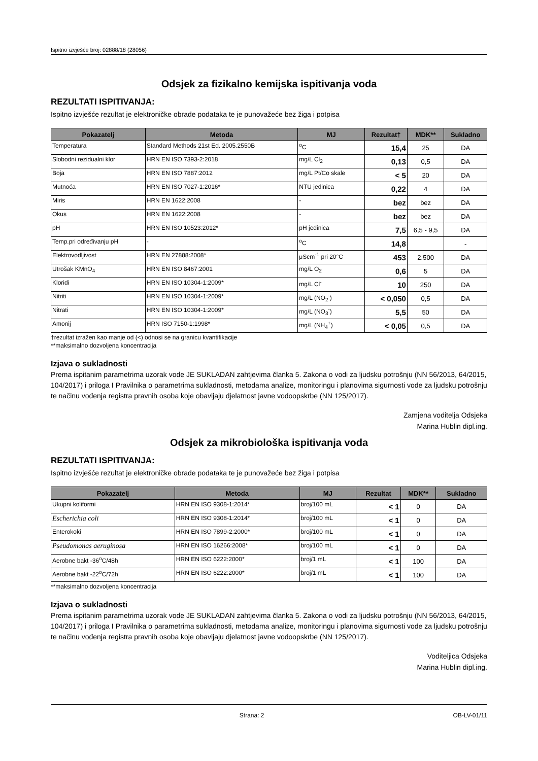Ispitno izvješće broj: 02888/18 (28056)
Odsjek za fizikalno kemijska ispitivanja voda
REZULTATI ISPITIVANJA:
Ispitno izvješće rezultat je elektroničke obrade podataka te je punovažeće bez žiga i potpisa
| Pokazatelj | Metoda | MJ | Rezultat† | MDK** | Sukladno |
| --- | --- | --- | --- | --- | --- |
| Temperatura | Standard Methods 21st Ed. 2005.2550B | <sup>o</sup> C | 15,4 | 25 | DA |
| Slobodni rezidualni klor | HRN EN ISO 7393-2:2018 | mg/L Cl<sub>2</sub> | 0,13 | 0,5 | DA |
| Boja | HRN EN ISO 7887:2012 | mg/L Pt/Co skale | < 5 | 20 | DA |
| Mutnoća | HRN EN ISO 7027-1:2016* | NTU jedinica | 0,22 | 4 | DA |
| Miris | HRN EN 1622:2008 | - | bez | bez | DA |
| Okus | HRN EN 1622:2008 | - | bez | bez | DA |
| pH | HRN EN ISO 10523:2012* | pH jedinica | 7,5 | 6,5 - 9,5 | DA |
| Temp.pri određivanju pH | - | <sup>o</sup> C | 14,8 | | - |
| Elektrovodljivost | HRN EN 27888:2008* | μScm<sup>-1</sup> pri 20°C | 453 | 2.500 | DA |
| Utrošak KMnO<sub>4</sub> | HRN EN ISO 8467:2001 | mg/L O<sub>2</sub> | 0,6 | 5 | DA |
| Kloridi | HRN EN ISO 10304-1:2009* | mg/L Cl<sup>-</sup> | 10 | 250 | DA |
| Nitriti | HRN EN ISO 10304-1:2009* | mg/L (NO<sub>2</sub><sup>-</sup>) | < 0,050 | 0,5 | DA |
| Nitrati | HRN EN ISO 10304-1:2009* | mg/L (NO<sub>3</sub><sup>-</sup>) | 5,5 | 50 | DA |
| Amonij | HRN ISO 7150-1:1998* | mg/L (NH<sub>4</sub><sup>+</sup>) | < 0,05 | 0,5 | DA |
†rezultat izražen kao manje od (<) odnosi se na granicu kvantifikacije
**maksimalno dozvoljena koncentracija
Izjava o sukladnosti
Prema ispitanim parametrima uzorak vode JE SUKLADAN zahtjevima članka 5. Zakona o vodi za ljudsku potrošnju (NN 56/2013, 64/2015, 104/2017) i priloga I Pravilnika o parametrima sukladnosti, metodama analize, monitoringu i planovima sigurnosti vode za ljudsku potrošnju te načinu vođenja registra pravnih osoba koje obavljaju djelatnost javne vodoopskrbe (NN 125/2017).
Zamjena voditelja Odsjeka
Marina Hublin dipl.ing.
Odsjek za mikrobiološka ispitivanja voda
REZULTATI ISPITIVANJA:
Ispitno izvješće rezultat je elektroničke obrade podataka te je punovažeće bez žiga i potpisa
| Pokazatelj | Metoda | MJ | Rezultat | MDK** | Sukladno |
| --- | --- | --- | --- | --- | --- |
| Ukupni koliformi | HRN EN ISO 9308-1:2014* | broj/100 mL | < 1 | 0 | DA |
| Escherichia coli | HRN EN ISO 9308-1:2014* | broj/100 mL | < 1 | 0 | DA |
| Enterokoki | HRN EN ISO 7899-2:2000* | broj/100 mL | < 1 | 0 | DA |
| Pseudomonas aeruginosa | HRN EN ISO 16266:2008* | broj/100 mL | < 1 | 0 | DA |
| Aerobne bakt -36<sup>o</sup>C/48h | HRN EN ISO 6222:2000* | broj/1 mL | < 1 | 100 | DA |
| Aerobne bakt -22<sup>o</sup>C/72h | HRN EN ISO 6222:2000* | broj/1 mL | < 1 | 100 | DA |
**maksimalno dozvoljena koncentracija
Izjava o sukladnosti
Prema ispitanim parametrima uzorak vode JE SUKLADAN zahtjevima članka 5. Zakona o vodi za ljudsku potrošnju (NN 56/2013, 64/2015, 104/2017) i priloga I Pravilnika o parametrima sukladnosti, metodama analize, monitoringu i planovima sigurnosti vode za ljudsku potrošnju te načinu vođenja registra pravnih osoba koje obavljaju djelatnost javne vodoopskrbe (NN 125/2017).
Voditeljica Odsjeka
Marina Hublin dipl.ing.
Strana: 2 OB-LV-01/11